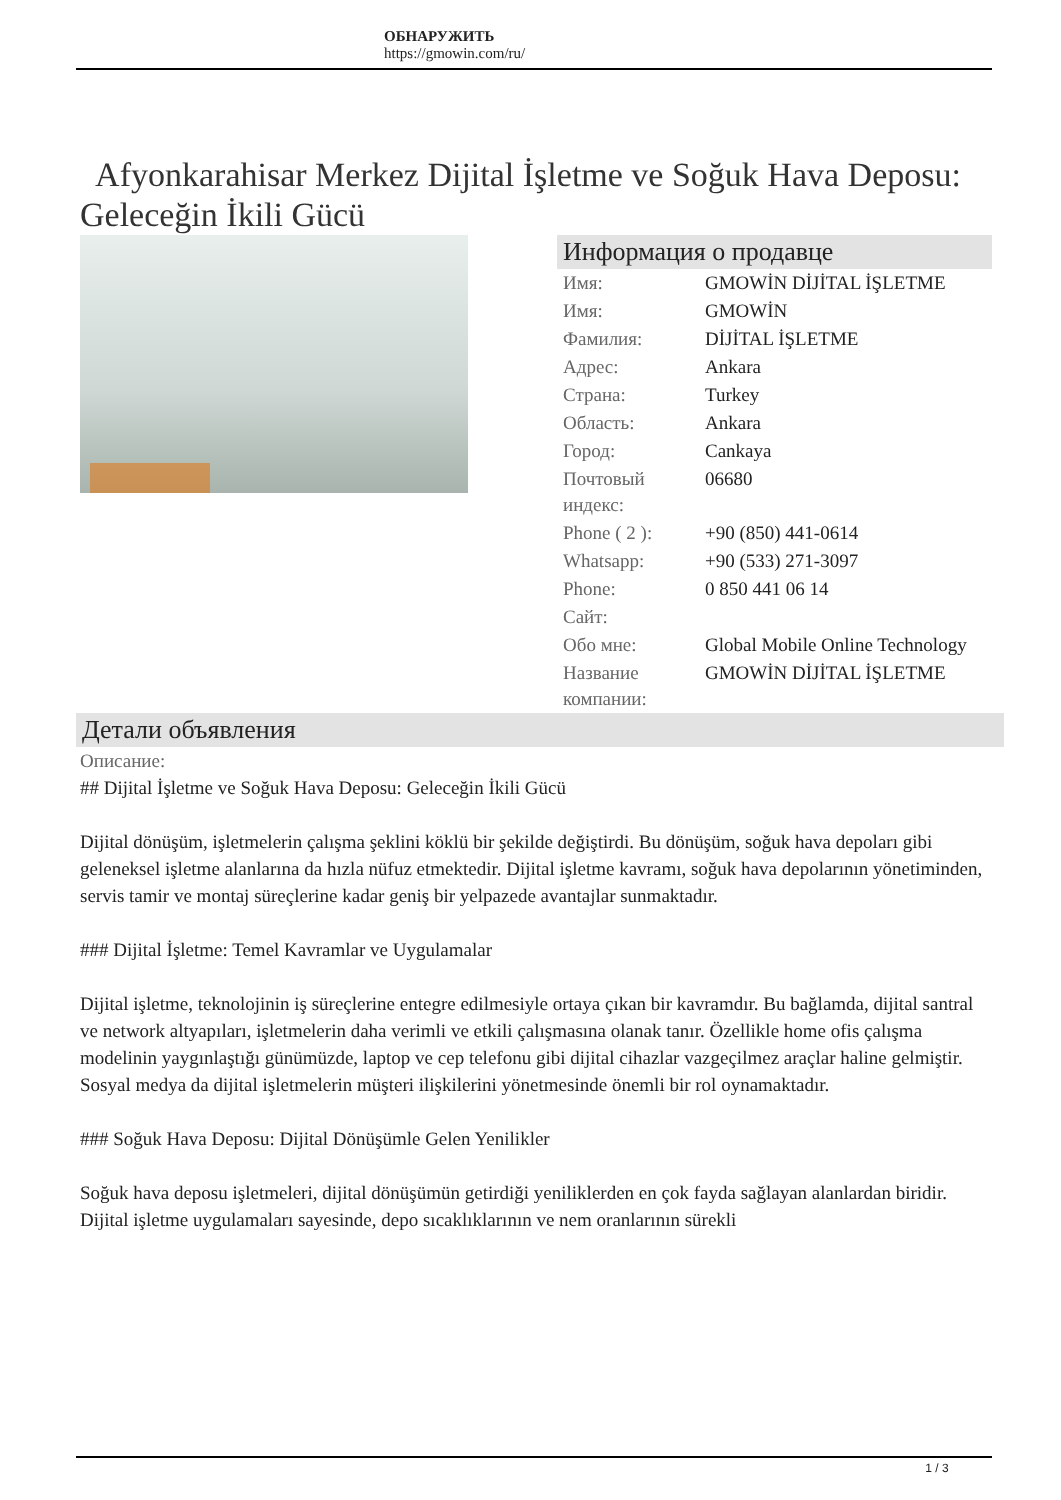ОБНАРУЖИТЬ
https://gmowin.com/ru/
Afyonkarahisar Merkez Dijital İşletme ve Soğuk Hava Deposu: Geleceğin İkili Gücü
Информация о продавце
| Имя: | GMOWİN DİJİTAL İŞLETME |
| Имя: | GMOWİN |
| Фамилия: | DİJİTAL İŞLETME |
| Адрес: | Ankara |
| Страна: | Turkey |
| Область: | Ankara |
| Город: | Cankaya |
| Почтовый индекс: | 06680 |
| Phone ( 2 ): | +90 (850) 441-0614 |
| Whatsapp: | +90 (533) 271-3097 |
| Phone: | 0 850 441 06 14 |
| Сайт: | |
| Обо мне: | Global Mobile Online Technology |
| Название компании: | GMOWİN DİJİTAL İŞLETME |
Детали объявления
Описание:
## Dijital İşletme ve Soğuk Hava Deposu: Geleceğin İkili Gücü
Dijital dönüşüm, işletmelerin çalışma şeklini köklü bir şekilde değiştirdi. Bu dönüşüm, soğuk hava depoları gibi geleneksel işletme alanlarına da hızla nüfuz etmektedir. Dijital işletme kavramı, soğuk hava depolarının yönetiminden, servis tamir ve montaj süreçlerine kadar geniş bir yelpazede avantajlar sunmaktadır.
### Dijital İşletme: Temel Kavramlar ve Uygulamalar
Dijital işletme, teknolojinin iş süreçlerine entegre edilmesiyle ortaya çıkan bir kavramdır. Bu bağlamda, dijital santral ve network altyapıları, işletmelerin daha verimli ve etkili çalışmasına olanak tanır. Özellikle home ofis çalışma modelinin yaygınlaştığı günümüzde, laptop ve cep telefonu gibi dijital cihazlar vazgeçilmez araçlar haline gelmiştir. Sosyal medya da dijital işletmelerin müşteri ilişkilerini yönetmesinde önemli bir rol oynamaktadır.
### Soğuk Hava Deposu: Dijital Dönüşümle Gelen Yenilikler
Soğuk hava deposu işletmeleri, dijital dönüşümün getirdiği yeniliklerden en çok fayda sağlayan alanlardan biridir. Dijital işletme uygulamaları sayesinde, depo sıcaklıklarının ve nem oranlarının sürekli
1 / 3